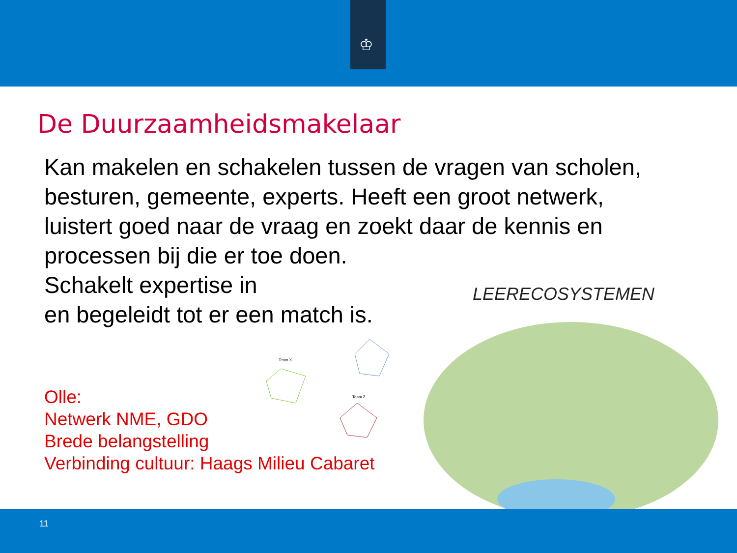♔
De Duurzaamheidsmakelaar
Kan makelen en schakelen tussen de vragen van scholen, besturen, gemeente, experts. Heeft een groot netwerk, luistert goed naar de vraag en zoekt daar de kennis en processen bij die er toe doen.
Schakelt expertise in
en begeleidt tot er een match is.
Team X
Team Z
LEERECOSYSTEMEN
Olle:
Netwerk NME, GDO
Brede belangstelling
Verbinding cultuur: Haags Milieu Cabaret
11